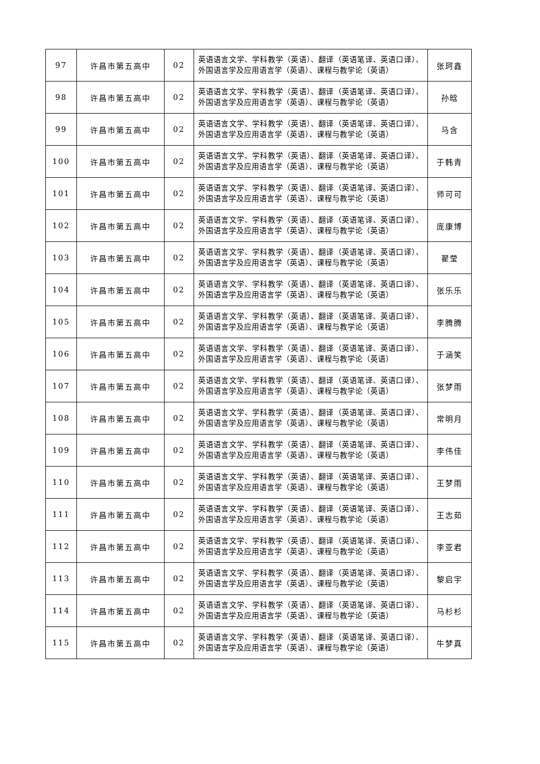| 97 | 许昌市第五高中 | 02 | 英语语言文学、学科教学（英语）、翻译（英语笔译、英语口译）、外国语言学及应用语言学（英语）、课程与教学论（英语） | 张珂鑫 |
| 98 | 许昌市第五高中 | 02 | 英语语言文学、学科教学（英语）、翻译（英语笔译、英语口译）、外国语言学及应用语言学（英语）、课程与教学论（英语） | 孙晗 |
| 99 | 许昌市第五高中 | 02 | 英语语言文学、学科教学（英语）、翻译（英语笔译、英语口译）、外国语言学及应用语言学（英语）、课程与教学论（英语） | 马含 |
| 100 | 许昌市第五高中 | 02 | 英语语言文学、学科教学（英语）、翻译（英语笔译、英语口译）、外国语言学及应用语言学（英语）、课程与教学论（英语） | 于韩青 |
| 101 | 许昌市第五高中 | 02 | 英语语言文学、学科教学（英语）、翻译（英语笔译、英语口译）、外国语言学及应用语言学（英语）、课程与教学论（英语） | 师可可 |
| 102 | 许昌市第五高中 | 02 | 英语语言文学、学科教学（英语）、翻译（英语笔译、英语口译）、外国语言学及应用语言学（英语）、课程与教学论（英语） | 庞康博 |
| 103 | 许昌市第五高中 | 02 | 英语语言文学、学科教学（英语）、翻译（英语笔译、英语口译）、外国语言学及应用语言学（英语）、课程与教学论（英语） | 翟莹 |
| 104 | 许昌市第五高中 | 02 | 英语语言文学、学科教学（英语）、翻译（英语笔译、英语口译）、外国语言学及应用语言学（英语）、课程与教学论（英语） | 张乐乐 |
| 105 | 许昌市第五高中 | 02 | 英语语言文学、学科教学（英语）、翻译（英语笔译、英语口译）、外国语言学及应用语言学（英语）、课程与教学论（英语） | 李腾腾 |
| 106 | 许昌市第五高中 | 02 | 英语语言文学、学科教学（英语）、翻译（英语笔译、英语口译）、外国语言学及应用语言学（英语）、课程与教学论（英语） | 于涵笑 |
| 107 | 许昌市第五高中 | 02 | 英语语言文学、学科教学（英语）、翻译（英语笔译、英语口译）、外国语言学及应用语言学（英语）、课程与教学论（英语） | 张梦雨 |
| 108 | 许昌市第五高中 | 02 | 英语语言文学、学科教学（英语）、翻译（英语笔译、英语口译）、外国语言学及应用语言学（英语）、课程与教学论（英语） | 常明月 |
| 109 | 许昌市第五高中 | 02 | 英语语言文学、学科教学（英语）、翻译（英语笔译、英语口译）、外国语言学及应用语言学（英语）、课程与教学论（英语） | 李伟佳 |
| 110 | 许昌市第五高中 | 02 | 英语语言文学、学科教学（英语）、翻译（英语笔译、英语口译）、外国语言学及应用语言学（英语）、课程与教学论（英语） | 王梦雨 |
| 111 | 许昌市第五高中 | 02 | 英语语言文学、学科教学（英语）、翻译（英语笔译、英语口译）、外国语言学及应用语言学（英语）、课程与教学论（英语） | 王志茹 |
| 112 | 许昌市第五高中 | 02 | 英语语言文学、学科教学（英语）、翻译（英语笔译、英语口译）、外国语言学及应用语言学（英语）、课程与教学论（英语） | 李亚君 |
| 113 | 许昌市第五高中 | 02 | 英语语言文学、学科教学（英语）、翻译（英语笔译、英语口译）、外国语言学及应用语言学（英语）、课程与教学论（英语） | 黎启宇 |
| 114 | 许昌市第五高中 | 02 | 英语语言文学、学科教学（英语）、翻译（英语笔译、英语口译）、外国语言学及应用语言学（英语）、课程与教学论（英语） | 马杉杉 |
| 115 | 许昌市第五高中 | 02 | 英语语言文学、学科教学（英语）、翻译（英语笔译、英语口译）、外国语言学及应用语言学（英语）、课程与教学论（英语） | 牛梦真 |